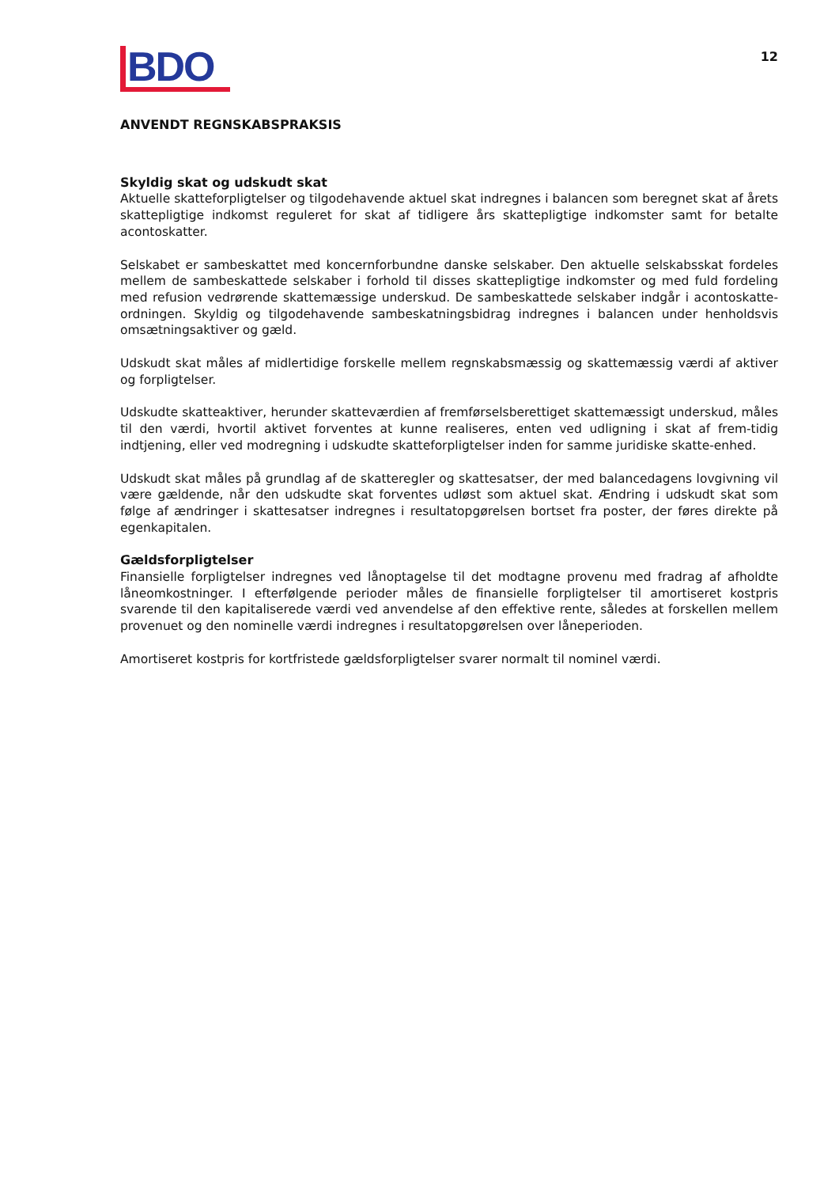BDO
12
ANVENDT REGNSKABSPRAKSIS
Skyldig skat og udskudt skat
Aktuelle skatteforpligtelser og tilgodehavende aktuel skat indregnes i balancen som beregnet skat af årets skattepligtige indkomst reguleret for skat af tidligere års skattepligtige indkomster samt for betalte acontoskatter.
Selskabet er sambeskattet med koncernforbundne danske selskaber. Den aktuelle selskabsskat fordeles mellem de sambeskattede selskaber i forhold til disses skattepligtige indkomster og med fuld fordeling med refusion vedrørende skattemæssige underskud. De sambeskattede selskaber indgår i acontoskatte-ordningen. Skyldig og tilgodehavende sambeskatningsbidrag indregnes i balancen under henholdsvis omsætningsaktiver og gæld.
Udskudt skat måles af midlertidige forskelle mellem regnskabsmæssig og skattemæssig værdi af aktiver og forpligtelser.
Udskudte skatteaktiver, herunder skatteværdien af fremførselsberettiget skattemæssigt underskud, måles til den værdi, hvortil aktivet forventes at kunne realiseres, enten ved udligning i skat af frem-tidig indtjening, eller ved modregning i udskudte skatteforpligtelser inden for samme juridiske skatte-enhed.
Udskudt skat måles på grundlag af de skatteregler og skattesatser, der med balancedagens lovgivning vil være gældende, når den udskudte skat forventes udløst som aktuel skat. Ændring i udskudt skat som følge af ændringer i skattesatser indregnes i resultatopgørelsen bortset fra poster, der føres direkte på egenkapitalen.
Gældsforpligtelser
Finansielle forpligtelser indregnes ved lånoptagelse til det modtagne provenu med fradrag af afholdte låneomkostninger. I efterfølgende perioder måles de finansielle forpligtelser til amortiseret kostpris svarende til den kapitaliserede værdi ved anvendelse af den effektive rente, således at forskellen mellem provenuet og den nominelle værdi indregnes i resultatopgørelsen over låneperioden.
Amortiseret kostpris for kortfristede gældsforpligtelser svarer normalt til nominel værdi.